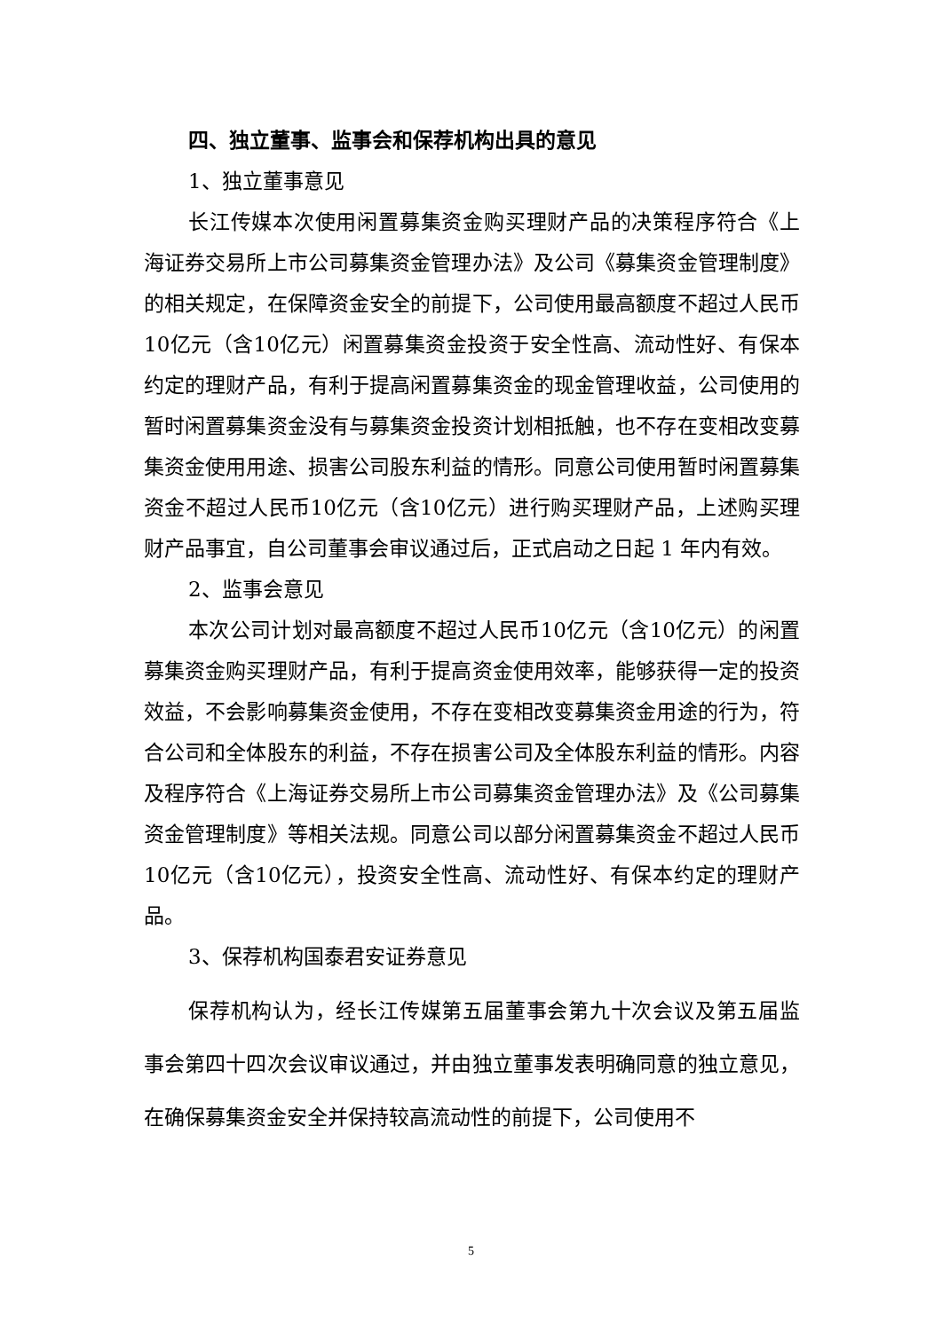四、独立董事、监事会和保荐机构出具的意见
1、独立董事意见
长江传媒本次使用闲置募集资金购买理财产品的决策程序符合《上海证券交易所上市公司募集资金管理办法》及公司《募集资金管理制度》的相关规定，在保障资金安全的前提下，公司使用最高额度不超过人民币10亿元（含10亿元）闲置募集资金投资于安全性高、流动性好、有保本约定的理财产品，有利于提高闲置募集资金的现金管理收益，公司使用的暂时闲置募集资金没有与募集资金投资计划相抵触，也不存在变相改变募集资金使用用途、损害公司股东利益的情形。同意公司使用暂时闲置募集资金不超过人民币10亿元（含10亿元）进行购买理财产品，上述购买理财产品事宜，自公司董事会审议通过后，正式启动之日起 1 年内有效。
2、监事会意见
本次公司计划对最高额度不超过人民币10亿元（含10亿元）的闲置募集资金购买理财产品，有利于提高资金使用效率，能够获得一定的投资效益，不会影响募集资金使用，不存在变相改变募集资金用途的行为，符合公司和全体股东的利益，不存在损害公司及全体股东利益的情形。内容及程序符合《上海证券交易所上市公司募集资金管理办法》及《公司募集资金管理制度》等相关法规。同意公司以部分闲置募集资金不超过人民币10亿元（含10亿元），投资安全性高、流动性好、有保本约定的理财产品。
3、保荐机构国泰君安证券意见
保荐机构认为，经长江传媒第五届董事会第九十次会议及第五届监事会第四十四次会议审议通过，并由独立董事发表明确同意的独立意见，在确保募集资金安全并保持较高流动性的前提下，公司使用不
5